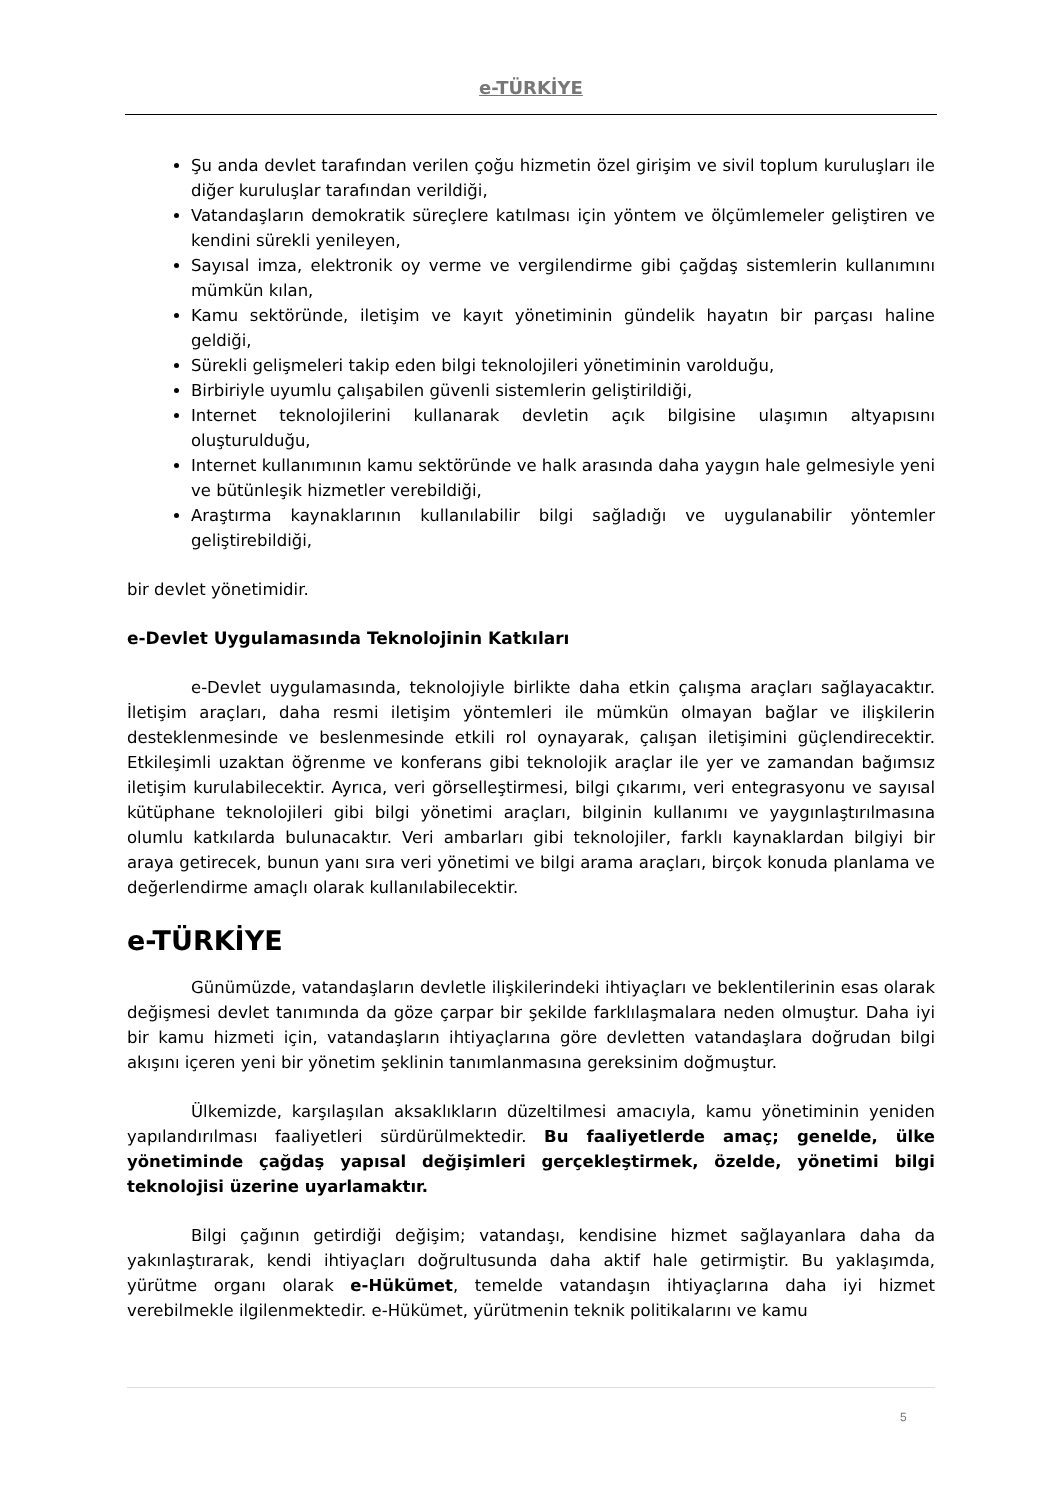e-TÜRKİYE
Şu anda devlet tarafından verilen çoğu hizmetin özel girişim ve sivil toplum kuruluşları ile diğer kuruluşlar tarafından verildiği,
Vatandaşların demokratik süreçlere katılması için yöntem ve ölçümlemeler geliştiren ve kendini sürekli yenileyen,
Sayısal imza, elektronik oy verme ve vergilendirme gibi çağdaş sistemlerin kullanımını mümkün kılan,
Kamu sektöründe, iletişim ve kayıt yönetiminin gündelik hayatın bir parçası haline geldiği,
Sürekli gelişmeleri takip eden bilgi teknolojileri yönetiminin varolduğu,
Birbiriyle uyumlu çalışabilen güvenli sistemlerin geliştirildiği,
Internet teknolojilerini kullanarak devletin açık bilgisine ulaşımın altyapısını oluşturulduğu,
Internet kullanımının kamu sektöründe ve halk arasında daha yaygın hale gelmesiyle yeni ve bütünleşik hizmetler verebildiği,
Araştırma kaynaklarının kullanılabilir bilgi sağladığı ve uygulanabilir yöntemler geliştirebildiği,
bir devlet yönetimidir.
e-Devlet Uygulamasında Teknolojinin Katkıları
e-Devlet uygulamasında, teknolojiyle birlikte daha etkin çalışma araçları sağlayacaktır. İletişim araçları, daha resmi iletişim yöntemleri ile mümkün olmayan bağlar ve ilişkilerin desteklenmesinde ve beslenmesinde etkili rol oynayarak, çalışan iletişimini güçlendirecektir. Etkileşimli uzaktan öğrenme ve konferans gibi teknolojik araçlar ile yer ve zamandan bağımsız iletişim kurulabilecektir. Ayrıca, veri görselleştirmesi, bilgi çıkarımı, veri entegrasyonu ve sayısal kütüphane teknolojileri gibi bilgi yönetimi araçları, bilginin kullanımı ve yaygınlaştırılmasına olumlu katkılarda bulunacaktır. Veri ambarları gibi teknolojiler, farklı kaynaklardan bilgiyi bir araya getirecek, bunun yanı sıra veri yönetimi ve bilgi arama araçları, birçok konuda planlama ve değerlendirme amaçlı olarak kullanılabilecektir.
e-TÜRKİYE
Günümüzde, vatandaşların devletle ilişkilerindeki ihtiyaçları ve beklentilerinin esas olarak değişmesi devlet tanımında da göze çarpar bir şekilde farklılaşmalara neden olmuştur. Daha iyi bir kamu hizmeti için, vatandaşların ihtiyaçlarına göre devletten vatandaşlara doğrudan bilgi akışını içeren yeni bir yönetim şeklinin tanımlanmasına gereksinim doğmuştur.
Ülkemizde, karşılaşılan aksaklıkların düzeltilmesi amacıyla, kamu yönetiminin yeniden yapılandırılması faaliyetleri sürdürülmektedir. Bu faaliyetlerde amaç; genelde, ülke yönetiminde çağdaş yapısal değişimleri gerçekleştirmek, özelde, yönetimi bilgi teknolojisi üzerine uyarlamaktır.
Bilgi çağının getirdiği değişim; vatandaşı, kendisine hizmet sağlayanlara daha da yakınlaştırarak, kendi ihtiyaçları doğrultusunda daha aktif hale getirmiştir. Bu yaklaşımda, yürütme organı olarak e-Hükümet, temelde vatandaşın ihtiyaçlarına daha iyi hizmet verebilmekle ilgilenmektedir. e-Hükümet, yürütmenin teknik politikalarını ve kamu
5